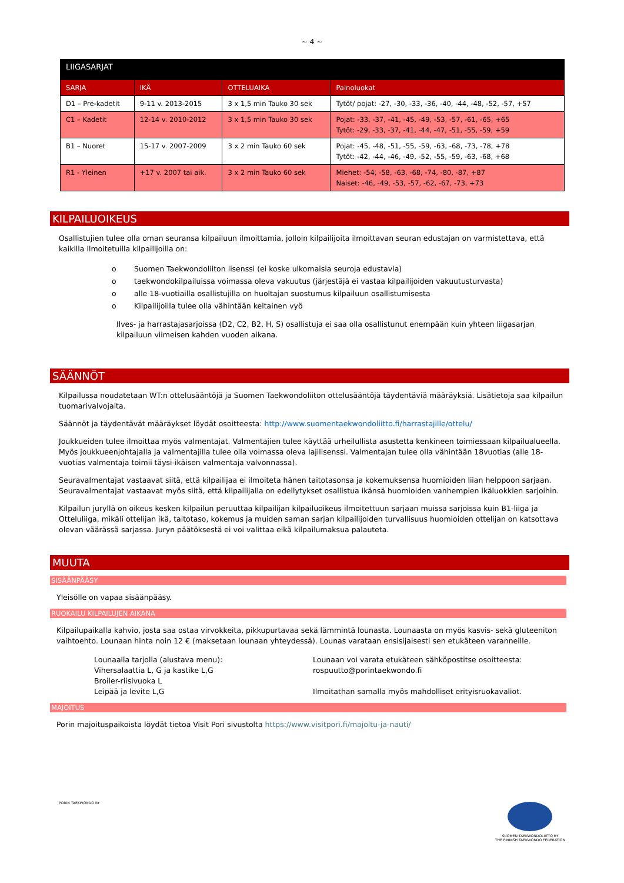~ 4 ~
| LIIGASARJAT | | | |
| --- | --- | --- | --- |
| SARJA | IKÄ | OTTELUAIKA | Painoluokat |
| D1 – Pre-kadetit | 9-11 v. 2013-2015 | 3 x 1,5 min Tauko 30 sek | Tytöt/ pojat: -27, -30, -33, -36, -40, -44, -48, -52, -57, +57 |
| C1 – Kadetit | 12-14 v. 2010-2012 | 3 x 1,5 min Tauko 30 sek | Pojat: -33, -37, -41, -45, -49, -53, -57, -61, -65, +65 Tytöt: -29, -33, -37, -41, -44, -47, -51, -55, -59, +59 |
| B1 – Nuoret | 15-17 v. 2007-2009 | 3 x 2 min Tauko 60 sek | Pojat: -45, -48, -51, -55, -59, -63, -68, -73, -78, +78 Tytöt: -42, -44, -46, -49, -52, -55, -59, -63, -68, +68 |
| R1 - Yleinen | +17 v. 2007 tai aik. | 3 x 2 min Tauko 60 sek | Miehet: -54, -58, -63, -68, -74, -80, -87, +87 Naiset: -46, -49, -53, -57, -62, -67, -73, +73 |
KILPAILUOIKEUS
Osallistujien tulee olla oman seuransa kilpailuun ilmoittamia, jolloin kilpailijoita ilmoittavan seuran edustajan on varmistettava, että kaikilla ilmoitetuilla kilpailijoilla on:
o Suomen Taekwondoliiton lisenssi (ei koske ulkomaisia seuroja edustavia)
o taekwondokilpailuissa voimassa oleva vakuutus (järjestäjä ei vastaa kilpailijoiden vakuutusturvasta)
o alle 18-vuotiailla osallistujilla on huoltajan suostumus kilpailuun osallistumisesta
o Kilpailijoilla tulee olla vähintään keltainen vyö
Ilves- ja harrastajasarjoissa (D2, C2, B2, H, S) osallistuja ei saa olla osallistunut enempään kuin yhteen liigasarjan kilpailuun viimeisen kahden vuoden aikana.
SÄÄNNÖT
Kilpailussa noudatetaan WT:n ottelusääntöjä ja Suomen Taekwondoliiton ottelusääntöjä täydentäviä määräyksiä. Lisätietoja saa kilpailun tuomarivalvojalta.
Säännöt ja täydentävät määräykset löydät osoitteesta: http://www.suomentaekwondoliitto.fi/harrastajille/ottelu/
Joukkueiden tulee ilmoittaa myös valmentajat. Valmentajien tulee käyttää urheilullista asustetta kenkineen toimiessaan kilpailualueella. Myös joukkueenjohtajalla ja valmentajilla tulee olla voimassa oleva lajilisenssi. Valmentajan tulee olla vähintään 18vuotias (alle 18-vuotias valmentaja toimii täysi-ikäisen valmentaja valvonnassa).
Seuravalmentajat vastaavat siitä, että kilpailijaa ei ilmoiteta hänen taitotasonsa ja kokemuksensa huomioiden liian helppoon sarjaan. Seuravalmentajat vastaavat myös siitä, että kilpailijalla on edellytykset osallistua ikänsä huomioiden vanhempien ikäluokkien sarjoihin.
Kilpailun juryllä on oikeus kesken kilpailun peruuttaa kilpailijan kilpailuoikeus ilmoitettuun sarjaan muissa sarjoissa kuin B1-liiga ja Otteluliiga, mikäli ottelijan ikä, taitotaso, kokemus ja muiden saman sarjan kilpailijoiden turvallisuus huomioiden ottelijan on katsottava olevan väärässä sarjassa. Juryn päätöksestä ei voi valittaa eikä kilpailumaksua palauteta.
MUUTA
SISÄÄNPÄÄSY
Yleisölle on vapaa sisäänpääsy.
RUOKAILU KILPAILUJEN AIKANA
Kilpailupaikalla kahvio, josta saa ostaa virvokkeita, pikkupurtavaa sekä lämmintä lounasta. Lounaasta on myös kasvis- sekä gluteeniton vaihtoehto. Lounaan hinta noin 12 € (maksetaan lounaan yhteydessä). Lounas varataan ensisijaisesti sen etukäteen varanneille.
Lounaalla tarjolla (alustava menu):
Vihersalaattia L, G ja kastike L,G
Broiler-riisivuoka L
Leipää ja levite L,G
Lounaan voi varata etukäteen sähköpostitse osoitteesta:
rospuutto@porintaekwondo.fi
Ilmoitathan samalla myös mahdolliset erityisruokavaliot.
MAJOITUS
Porin majoituspaikoista löydät tietoa Visit Pori sivustolta https://www.visitpori.fi/majoitu-ja-nauti/
PORIN TAEKWONDO RY
SUOMEN TAEKWONDOLIITTO RY
THE FINNISH TAEKWONDO FEDERATION